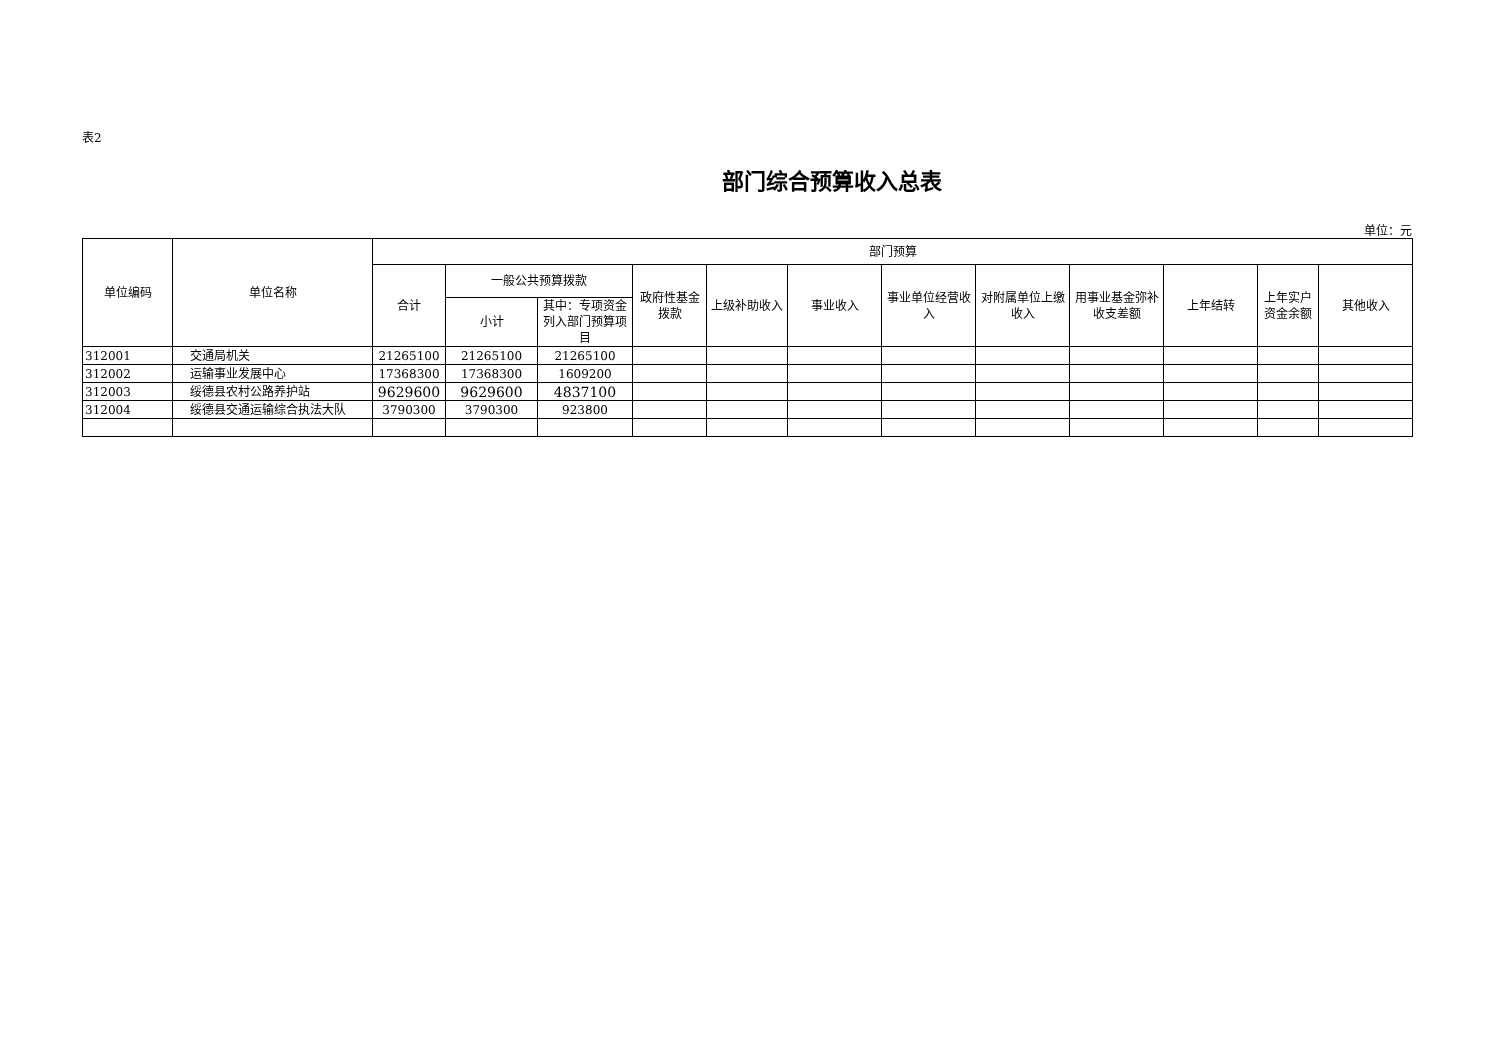表2
部门综合预算收入总表
单位：元
| 单位编码 | 单位名称 | 部门预算 | | | | | | | | | | | |
| --- | --- | --- | --- | --- | --- | --- | --- | --- | --- | --- | --- | --- | --- |
| | | 合计 | 一般公共预算拨款 | | 政府性基金拨款 | 上级补助收入 | 事业收入 | 事业单位经营收入 | 对附属单位上缴收入 | 用事业基金弥补收支差额 | 上年结转 | 上年实户资金余额 | 其他收入 |
| | | | 小计 | 其中：专项资金列入部门预算项目 | | | | | | | | | |
| 312001 | 交通局机关 | 21265100 | 21265100 | 21265100 | | | | | | | | | |
| 312002 | 运输事业发展中心 | 17368300 | 17368300 | 1609200 | | | | | | | | | |
| 312003 | 绥德县农村公路养护站 | 9629600 | 9629600 | 4837100 | | | | | | | | | |
| 312004 | 绥德县交通运输综合执法大队 | 3790300 | 3790300 | 923800 | | | | | | | | | |